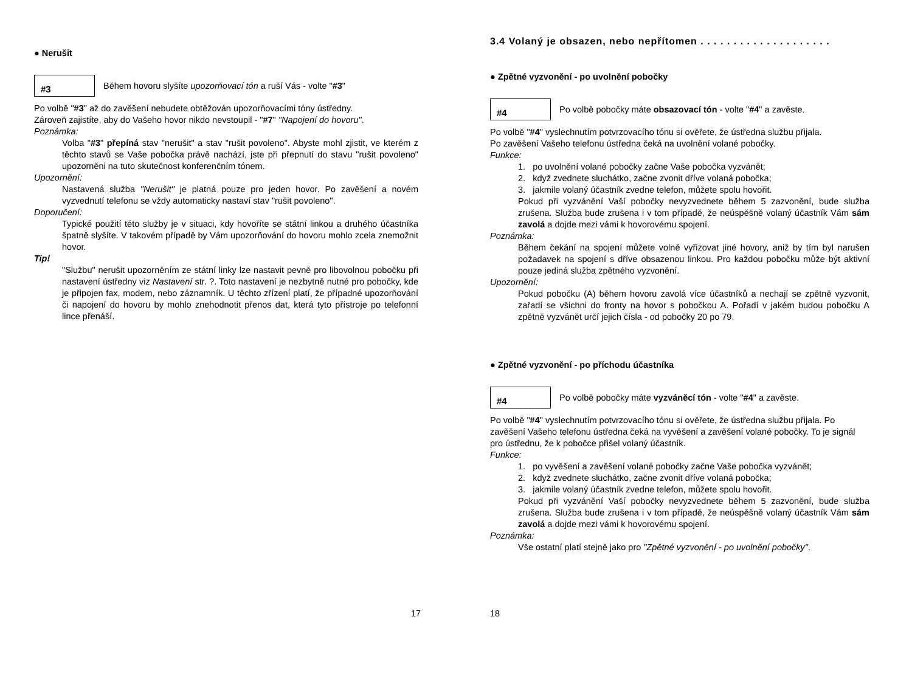● Nerušit
#3
Během hovoru slyšíte upozorňovací tón a ruší Vás - volte "#3"
Po volbě "#3" až do zavěšení nebudete obtěžován upozorňovacími tóny ústředny.
Zároveň zajistíte, aby do Vašeho hovor nikdo nevstoupil - "#7" "Napojení do hovoru".
Poznámka:
Volba "#3" přepíná stav "nerušit" a stav "rušit povoleno". Abyste mohl zjistit, ve kterém z těchto stavů se Vaše pobočka právě nachází, jste při přepnutí do stavu "rušit povoleno" upozorněni na tuto skutečnost konferenčním tónem.
Upozornění:
Nastavená služba "Nerušit" je platná pouze pro jeden hovor. Po zavěšení a novém vyzvednutí telefonu se vždy automaticky nastaví stav "rušit povoleno".
Doporučení:
Typické použití této služby je v situaci, kdy hovoříte se státní linkou a druhého účastníka špatně slyšíte. V takovém případě by Vám upozorňování do hovoru mohlo zcela znemožnit hovor.
Tip!
"Službu" nerušit upozorněním ze státní linky lze nastavit pevně pro libovolnou pobočku při nastavení ústředny viz Nastavení str. ?. Toto nastavení je nezbytně nutné pro pobočky, kde je připojen fax, modem, nebo záznamník. U těchto zřízení platí, že případné upozorňování či napojení do hovoru by mohlo znehodnotit přenos dat, která tyto přístroje po telefonní lince přenáší.
17
3.4 Volaný je obsazen, nebo nepřítomen . . . . . . . . . . . . . . . . . . . .
● Zpětné vyzvonění - po uvolnění pobočky
#4
Po volbě pobočky máte obsazovací tón - volte "#4" a zavěste.
Po volbě "#4" vyslechnutím potvrzovacího tónu si ověřete, že ústředna službu přijala.
Po zavěšení Vašeho telefonu ústředna čeká na uvolnění volané pobočky.
Funkce:
1. po uvolnění volané pobočky začne Vaše pobočka vyzvánět;
2. když zvednete sluchátko, začne zvonit dříve volaná pobočka;
3. jakmile volaný účastník zvedne telefon, můžete spolu hovořit.
Pokud při vyzvánění Vaší pobočky nevyzvednete během 5 zazvonění, bude služba zrušena. Služba bude zrušena i v tom případě, že neúspěšně volaný účastník Vám sám zavolá a dojde mezi vámi k hovorovému spojení.
Poznámka:
Během čekání na spojení můžete volně vyřizovat jiné hovory, aniž by tím byl narušen požadavek na spojení s dříve obsazenou linkou. Pro každou pobočku může být aktivní pouze jediná služba zpětného vyzvonění.
Upozornění:
Pokud pobočku (A) během hovoru zavolá více účastníků a nechají se zpětně vyzvonit, zařadí se všichni do fronty na hovor s pobočkou A. Pořadí v jakém budou pobočku A zpětně vyzvánět určí jejich čísla - od pobočky 20 po 79.
● Zpětné vyzvonění - po příchodu účastníka
#4
Po volbě pobočky máte vyzváněcí tón - volte "#4" a zavěste.
Po volbě "#4" vyslechnutím potvrzovacího tónu si ověřete, že ústředna službu přijala. Po zavěšení Vašeho telefonu ústředna čeká na vyvěšení a zavěšení volané pobočky. To je signál pro ústřednu, že k pobočce přišel volaný účastník.
Funkce:
1. po vyvěšení a zavěšení volané pobočky začne Vaše pobočka vyzvánět;
2. když zvednete sluchátko, začne zvonit dříve volaná pobočka;
3. jakmile volaný účastník zvedne telefon, můžete spolu hovořit.
Pokud při vyzvánění Vaší pobočky nevyzvednete během 5 zazvonění, bude služba zrušena. Služba bude zrušena i v tom případě, že neúspěšně volaný účastník Vám sám zavolá a dojde mezi vámi k hovorovému spojení.
Poznámka:
Vše ostatní platí stejně jako pro "Zpětné vyzvonění - po uvolnění pobočky".
18